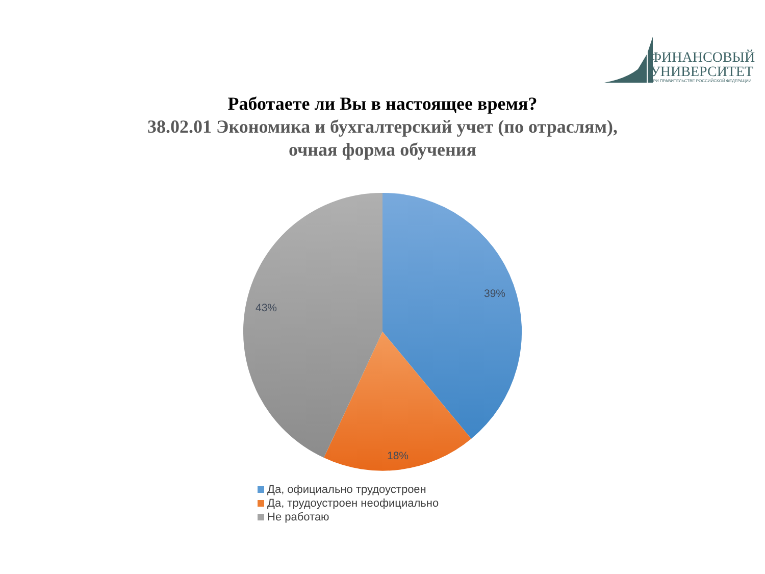ФИНАНСОВЫЙ
УНИВЕРСИТЕТ
ПРИ ПРАВИТЕЛЬСТВЕ РОССИЙСКОЙ ФЕДЕРАЦИИ
Работаете ли Вы в настоящее время?
38.02.01 Экономика и бухгалтерский учет (по отраслям),
очная форма обучения
39%
18%
43%
Да, официально трудоустроен
Да, трудоустроен неофициально
Не работаю